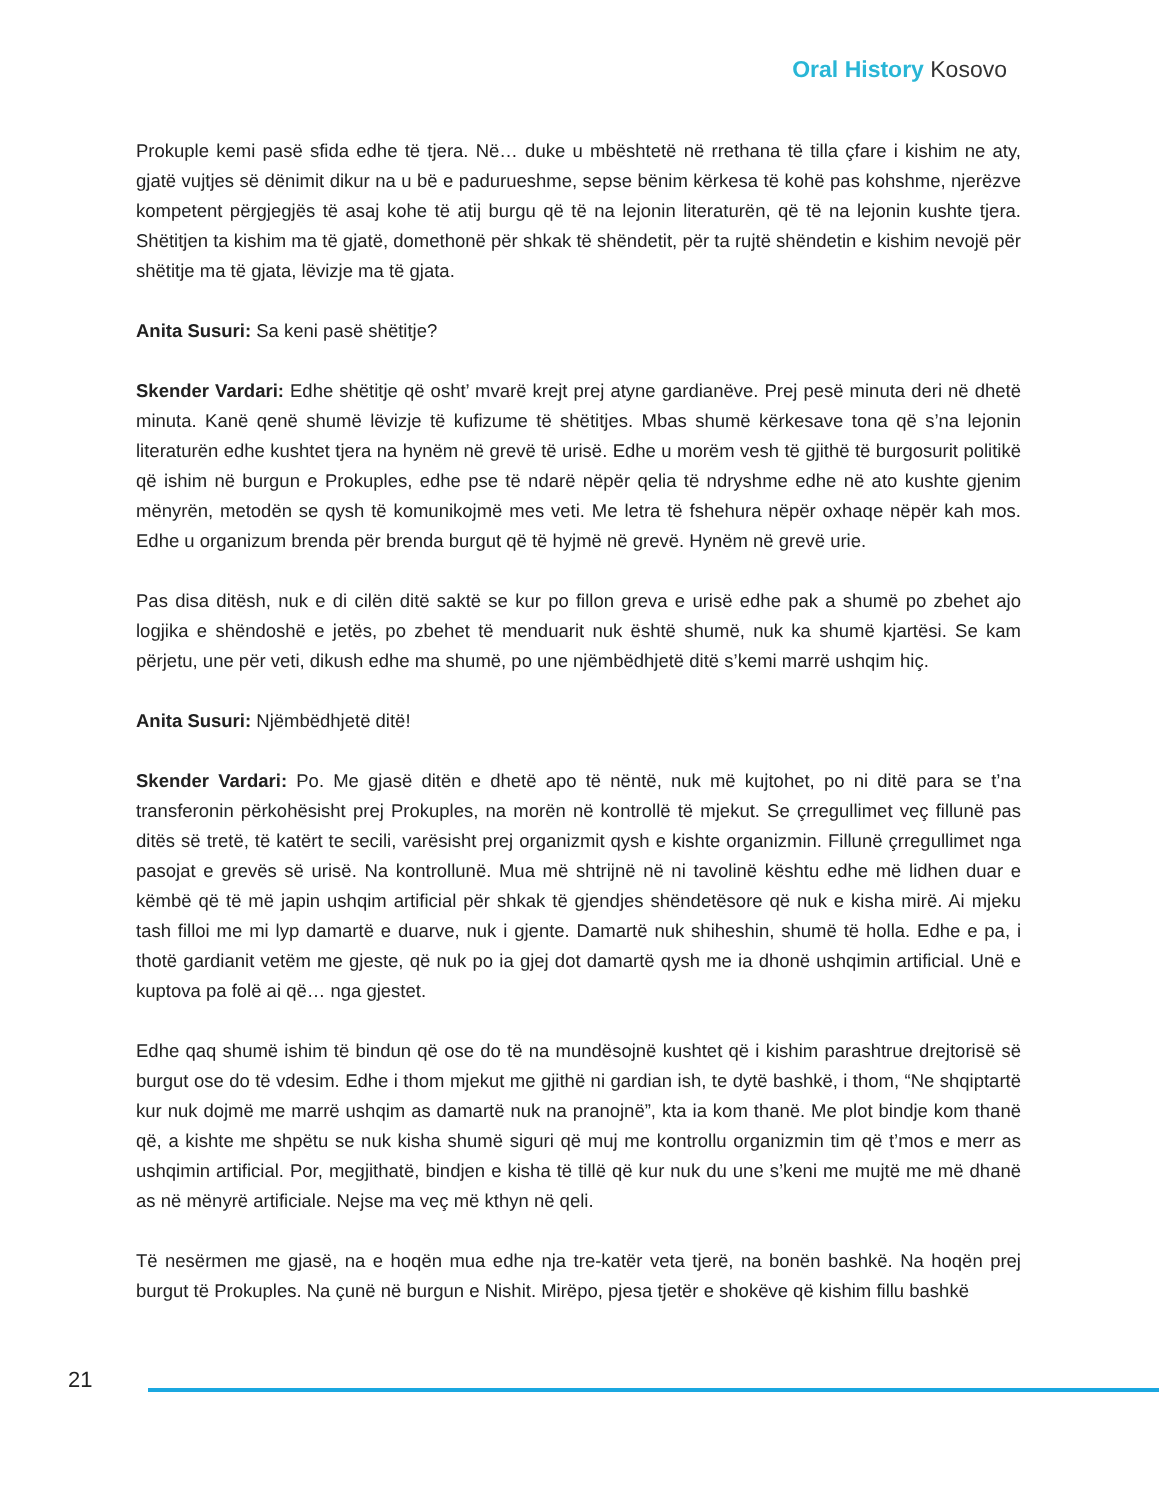Oral History Kosovo
Prokuple kemi pasë sfida edhe të tjera. Në… duke u mbështetë në rrethana të tilla çfare i kishim ne aty, gjatë vujtjes së dënimit dikur na u bë e padurueshme, sepse bënim kërkesa të kohë pas kohshme, njerëzve kompetent përgjegjës të asaj kohe të atij burgu që të na lejonin literaturën, që të na lejonin kushte tjera. Shëtitjen ta kishim ma të gjatë, domethonë për shkak të shëndetit, për ta rujtë shëndetin e kishim nevojë për shëtitje ma të gjata, lëvizje ma të gjata.
Anita Susuri: Sa keni pasë shëtitje?
Skender Vardari: Edhe shëtitje që osht’ mvarë krejt prej atyne gardianëve. Prej pesë minuta deri në dhetë minuta. Kanë qenë shumë lëvizje të kufizume të shëtitjes. Mbas shumë kërkesave tona që s’na lejonin literaturën edhe kushtet tjera na hynëm në grevë të urisë. Edhe u morëm vesh të gjithë të burgosurit politikë që ishim në burgun e Prokuples, edhe pse të ndarë nëpër qelia të ndryshme edhe në ato kushte gjenim mënyrën, metodën se qysh të komunikojmë mes veti. Me letra të fshehura nëpër oxhaqe nëpër kah mos. Edhe u organizum brenda për brenda burgut që të hyjmë në grevë. Hynëm në grevë urie.
Pas disa ditësh, nuk e di cilën ditë saktë se kur po fillon greva e urisë edhe pak a shumë po zbehet ajo logjika e shëndoshë e jetës, po zbehet të menduarit nuk është shumë, nuk ka shumë kjartësi. Se kam përjetu, une për veti, dikush edhe ma shumë, po une njëmbëdhjetë ditë s’kemi marrë ushqim hiç.
Anita Susuri: Njëmbëdhjetë ditë!
Skender Vardari: Po. Me gjasë ditën e dhetë apo të nëntë, nuk më kujtohet, po ni ditë para se t’na transferonin përkohësisht prej Prokuples, na morën në kontrollë të mjekut. Se çrregullimet veç fillunë pas ditës së tretë, të katërt te secili, varësisht prej organizmit qysh e kishte organizmin. Fillunë çrregullimet nga pasojat e grevës së urisë. Na kontrollunë. Mua më shtrijnë në ni tavolinë kështu edhe më lidhen duar e këmbë që të më japin ushqim artificial për shkak të gjendjes shëndetësore që nuk e kisha mirë. Ai mjeku tash filloi me mi lyp damartë e duarve, nuk i gjente. Damartë nuk shiheshin, shumë të holla. Edhe e pa, i thotë gardianit vetëm me gjeste, që nuk po ia gjej dot damartë qysh me ia dhonë ushqimin artificial. Unë e kuptova pa folë ai që… nga gjestet.
Edhe qaq shumë ishim të bindun që ose do të na mundësojnë kushtet që i kishim parashtrue drejtorisë së burgut ose do të vdesim. Edhe i thom mjekut me gjithë ni gardian ish, te dytë bashkë, i thom, “Ne shqiptartë kur nuk dojmë me marrë ushqim as damartë nuk na pranojnë”, kta ia kom thanë. Me plot bindje kom thanë që, a kishte me shpëtu se nuk kisha shumë siguri që muj me kontrollu organizmin tim që t’mos e merr as ushqimin artificial. Por, megjithatë, bindjen e kisha të tillë që kur nuk du une s’keni me mujtë me më dhanë as në mënyrë artificiale. Nejse ma veç më kthyn në qeli.
Të nesërmen me gjasë, na e hoqën mua edhe nja tre-katër veta tjerë, na bonën bashkë. Na hoqën prej burgut të Prokuples. Na çunë në burgun e Nishit. Mirëpo, pjesa tjetër e shokëve që kishim fillu bashkë
21